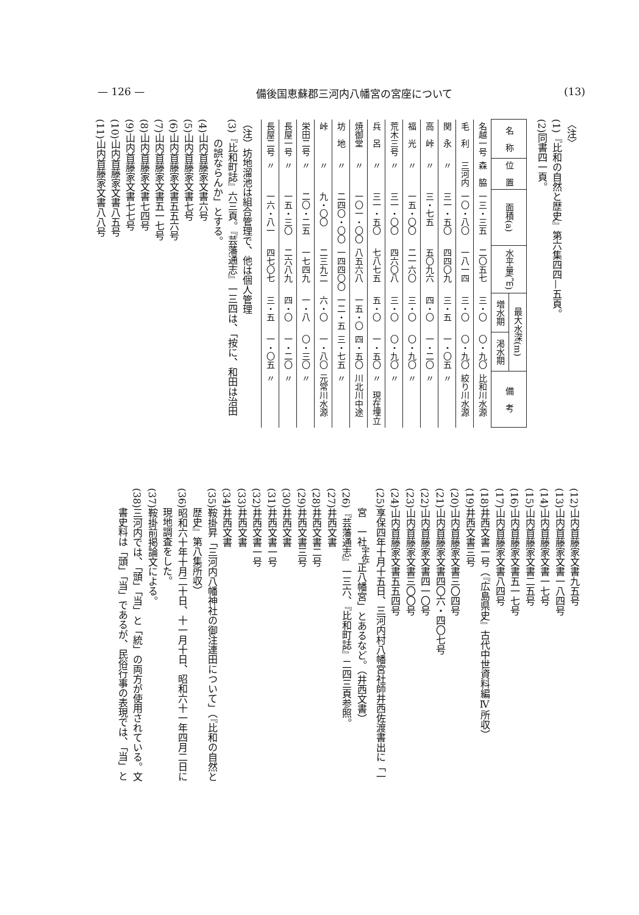— 126 — 備後国恵蘇郡三河内八幡宮の宮座について (13)
〈注〉
(1)『比和の自然と歴史』第六集四四—五頁。
(2)同書四一頁。
| 名 称 | 位 置 | 面積(a) | 水平量(㎥) | 最大水深(m) | | 備 考 |
| --- | --- | --- | --- | --- | --- | --- |
| | | | | 増水期 | 渇水期 | |
| 名越一号 | 森 脇 | 一三・三五 | 二〇五七 | 三・〇 | 〇・九〇 | 比和川水源 |
| 毛 利 | 三河内 | 一〇・八〇 | 一八一四 | 三・〇 | 〇・九〇 | 絞り川水源 |
| 関 永 | 〃 | 三一・五〇 | 四四〇九 | 三・五 | 一・〇五 | 〃 |
| 高 峠 | 〃 | 三・七五 | 五〇九六 | 四・〇 | 一・二〇 | 〃 |
| 福 光 | 〃 | 一五・〇〇 | 二一六〇 | 三・〇 | 〇・九〇 | 〃 |
| 荒木三号 | 〃 | 三一・〇〇 | 四六〇八 | 三・〇 | 〇・九〇 | 〃 |
| 兵 呂 | 〃 | 三一・五〇 | 七八七五 | 五・〇 | 一・五〇 | 〃 現在埋立 |
| 焼御堂 | 〃 | 一〇一・〇〇 | 八五六八 | 一五・〇 | 四・五〇 | 川北川中途 |
| 坊 地 | 〃 | 二四〇・〇〇 | 一四四〇〇 | 一二・五 | 三・七五 | 〃 |
| 峠 | 〃 | 九・〇〇 | 二三九二 | 六・〇 | 一・八〇 | 元常川水源 |
| 栄田二号 | 〃 | 二〇・二五 | 一七四九 | 一・八 | 〇・三〇 | 〃 |
| 長屋一号 | 〃 | 一五・三〇 | 二六八九 | 四・〇 | 一・二〇 | 〃 |
| 長屋二号 | 〃 | 一六・八一 | 四七〇七 | 三・五 | 一・〇五 | 〃 |
（注）坊地溜池は組合管理で、他は個人管理
(3)『比和町誌』六三頁。『芸藩通志』一三四は、「按に、和田は治田
の誤ならんか」とする。
(4)山内首藤家文書六号
(5)山内首藤家文書七号
(6)山内首藤家文書五五六号
(7)山内首藤家文書五一七号
(8)山内首藤家文書七四号
(9)山内首藤家文書七七号
(10)山内首藤家文書八五号
(11)山内首藤家文書八八号
(12)山内首藤家文書九五号
(13)山内首藤家文書一八四号
(14)山内首藤家文書一七号
(15)山内首藤家文書二五号
(16)山内首藤家文書五一七号
(17)山内首藤家文書八四号
(18)井西文書一号（『広島県史』古代中世資料編Ⅳ所収）
(19)井西文書三号
(20)山内首藤家文書三〇四号
(21)山内首藤家文書四〇六・四〇七号
(22)山内首藤家文書四一〇号
(23)山内首藤家文書三〇〇号
(24)山内首藤家文書五五四号
(25)享保四年十月十五日、三河内村八幡宮社師井西佐渡書出に「一
宮　一社<sup>宇佐</sup>正八幡宮」とあるなど。（井西文書）
(26)『芸藩通志』一三六、『比和町誌』二四三頁参照。
(27)井西文書
(28)井西文書二号
(29)井西文書三号
(30)井西文書
(31)井西文書一号
(32)井西文書一号
(33)井西文書
(34)井西文書
(35)鞍掛昇「三河内八幡神社の御注連田について」（『比和の自然と
歴史』第八集所収）
(36)昭和六十年十月二十日、十一月十日、昭和六十一年四月二日に
現地調査をした。
(37)鞍掛前掲論文による。
(38)三河内では、「頭」「当」と「統」の両方が使用されている。文
書史料は「頭」「当」であるが、民俗行事の表現では、「当」と